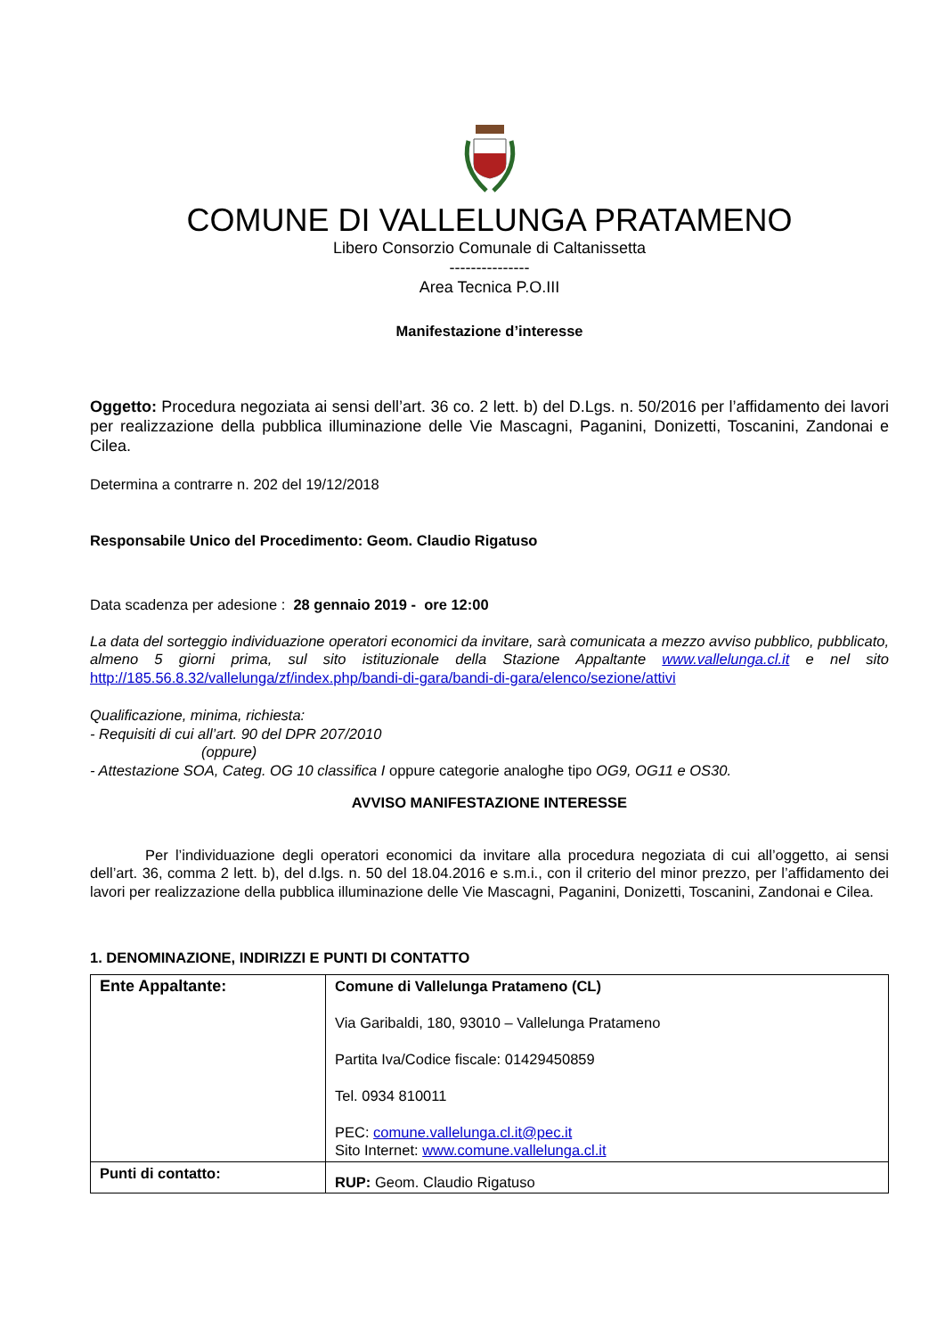COMUNE DI VALLELUNGA PRATAMENO
Libero Consorzio Comunale di Caltanissetta
---------------
Area Tecnica P.O.III
Manifestazione d’interesse
Oggetto: Procedura negoziata ai sensi dell’art. 36 co. 2 lett. b) del D.Lgs. n. 50/2016 per l’affidamento dei lavori per realizzazione della pubblica illuminazione delle Vie Mascagni, Paganini, Donizetti, Toscanini, Zandonai e Cilea.
Determina a contrarre n. 202 del 19/12/2018
Responsabile Unico del Procedimento: Geom. Claudio Rigatuso
Data scadenza per adesione : 28 gennaio 2019 - ore 12:00
La data del sorteggio individuazione operatori economici da invitare, sarà comunicata a mezzo avviso pubblico, pubblicato, almeno 5 giorni prima, sul sito istituzionale della Stazione Appaltante www.vallelunga.cl.it e nel sito http://185.56.8.32/vallelunga/zf/index.php/bandi-di-gara/bandi-di-gara/elenco/sezione/attivi
Qualificazione, minima, richiesta:
- Requisiti di cui all’art. 90 del DPR 207/2010
(oppure)
- Attestazione SOA, Categ. OG 10 classifica I oppure categorie analoghe tipo OG9, OG11 e OS30.
AVVISO MANIFESTAZIONE INTERESSE
Per l’individuazione degli operatori economici da invitare alla procedura negoziata di cui all’oggetto, ai sensi dell’art. 36, comma 2 lett. b), del d.lgs. n. 50 del 18.04.2016 e s.m.i., con il criterio del minor prezzo, per l’affidamento dei lavori per realizzazione della pubblica illuminazione delle Vie Mascagni, Paganini, Donizetti, Toscanini, Zandonai e Cilea.
1. DENOMINAZIONE, INDIRIZZI E PUNTI DI CONTATTO
| Ente Appaltante: | Comune di Vallelunga Pratameno (CL) Via Garibaldi, 180, 93010 – Vallelunga Pratameno Partita Iva/Codice fiscale: 01429450859 Tel. 0934 810011 PEC: comune.vallelunga.cl.it@pec.it Sito Internet: www.comune.vallelunga.cl.it |
| Punti di contatto: | RUP: Geom. Claudio Rigatuso |